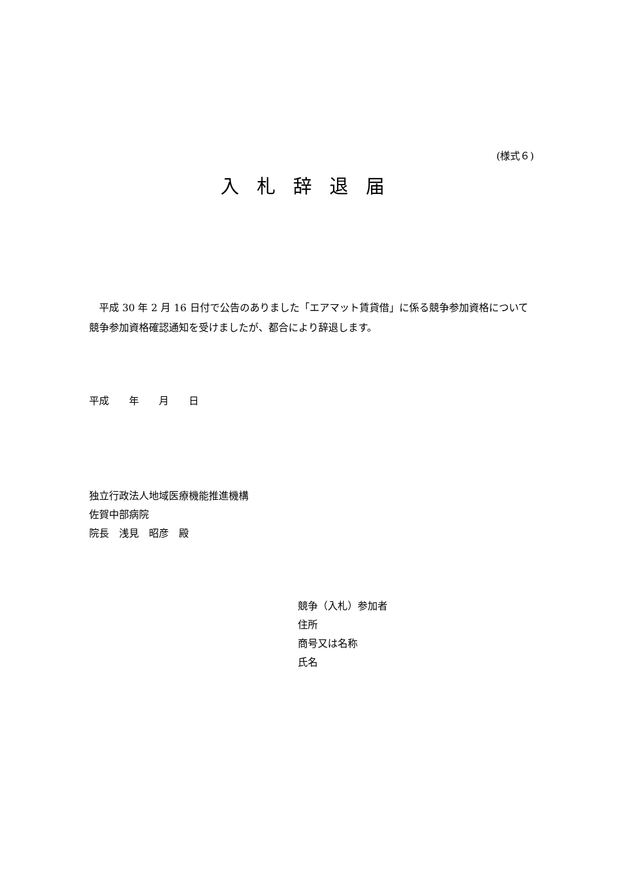(様式６)
入札辞退届
　平成 30 年 2 月 16 日付で公告のありました「エアマット賃貸借」に係る競争参加資格について競争参加資格確認通知を受けましたが、都合により辞退します。
平成　　年　　月　　日
独立行政法人地域医療機能推進機構
佐賀中部病院
院長　浅見　昭彦　殿
競争（入札）参加者
住所
商号又は名称
氏名